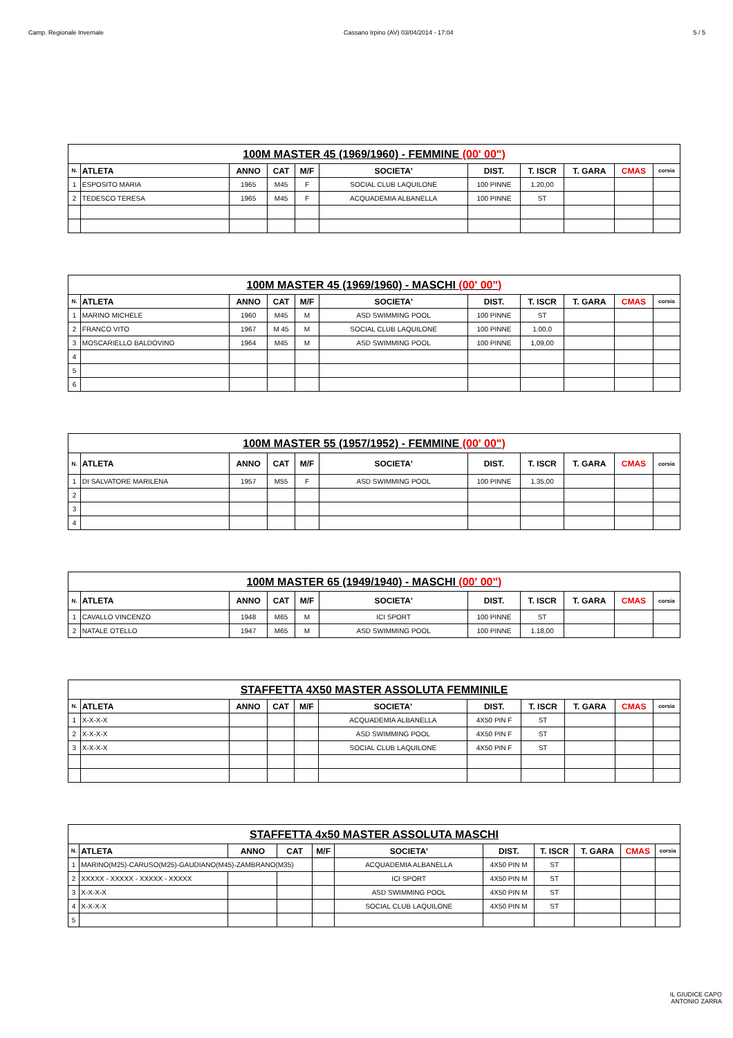Camp. Regionale Invernale Cassano Irpino (AV) 03/04/2014 - 17:04 5 / 5
| 100M MASTER 45 (1969/1960) - FEMMINE (00' 00") | | | | | | | | | | |
| --- | --- | --- | --- | --- | --- | --- | --- | --- | --- | --- |
| N. | ATLETA | ANNO | CAT | M/F | SOCIETA' | DIST. | T. ISCR | T. GARA | CMAS | corsia |
| 1 | ESPOSITO MARIA | 1965 | M45 | F | SOCIAL CLUB LAQUILONE | 100 PINNE | 1.20,00 | | | |
| 2 | TEDESCO TERESA | 1965 | M45 | F | ACQUADEMIA ALBANELLA | 100 PINNE | ST | | | |
| 100M MASTER 45 (1969/1960) - MASCHI (00' 00") | | | | | | | | | | |
| --- | --- | --- | --- | --- | --- | --- | --- | --- | --- | --- |
| N. | ATLETA | ANNO | CAT | M/F | SOCIETA' | DIST. | T. ISCR | T. GARA | CMAS | corsia |
| 1 | MARINO MICHELE | 1960 | M45 | M | ASD SWIMMING POOL | 100 PINNE | ST | | | |
| 2 | FRANCO VITO | 1967 | M 45 | M | SOCIAL CLUB LAQUILONE | 100 PINNE | 1.00,0 | | | |
| 3 | MOSCARIELLO BALDOVINO | 1964 | M45 | M | ASD SWIMMING POOL | 100 PINNE | 1,09,00 | | | |
| 4 | | | | | | | | | | |
| 5 | | | | | | | | | | |
| 6 | | | | | | | | | | |
| 100M MASTER 55 (1957/1952) - FEMMINE (00' 00") | | | | | | | | | | |
| --- | --- | --- | --- | --- | --- | --- | --- | --- | --- | --- |
| N. | ATLETA | ANNO | CAT | M/F | SOCIETA' | DIST. | T. ISCR | T. GARA | CMAS | corsia |
| 1 | DI SALVATORE MARILENA | 1957 | M55 | F | ASD SWIMMING POOL | 100 PINNE | 1.35,00 | | | |
| 2 | | | | | | | | | | |
| 3 | | | | | | | | | | |
| 4 | | | | | | | | | | |
| 100M MASTER 65 (1949/1940) - MASCHI (00' 00") | | | | | | | | | | |
| --- | --- | --- | --- | --- | --- | --- | --- | --- | --- | --- |
| N. | ATLETA | ANNO | CAT | M/F | SOCIETA' | DIST. | T. ISCR | T. GARA | CMAS | corsia |
| 1 | CAVALLO VINCENZO | 1948 | M65 | M | ICI SPORT | 100 PINNE | ST | | | |
| 2 | NATALE OTELLO | 1947 | M65 | M | ASD SWIMMING POOL | 100 PINNE | 1.18,00 | | | |
| STAFFETTA 4X50 MASTER ASSOLUTA FEMMINILE | | | | | | | | | | |
| --- | --- | --- | --- | --- | --- | --- | --- | --- | --- | --- |
| N. | ATLETA | ANNO | CAT | M/F | SOCIETA' | DIST. | T. ISCR | T. GARA | CMAS | corsia |
| 1 | X-X-X-X | | | | ACQUADEMIA ALBANELLA | 4X50 PIN F | ST | | | |
| 2 | X-X-X-X | | | | ASD SWIMMING POOL | 4X50 PIN F | ST | | | |
| 3 | X-X-X-X | | | | SOCIAL CLUB LAQUILONE | 4X50 PIN F | ST | | | |
| STAFFETTA 4x50 MASTER ASSOLUTA MASCHI | | | | | | | | | | |
| --- | --- | --- | --- | --- | --- | --- | --- | --- | --- | --- |
| N. | ATLETA | ANNO | CAT | M/F | SOCIETA' | DIST. | T. ISCR | T. GARA | CMAS | corsia |
| 1 | MARINO(M25)-CARUSO(M25)-GAUDIANO(M45)-ZAMBRANO(M35) | | | | ACQUADEMIA ALBANELLA | 4X50 PIN M | ST | | | |
| 2 | XXXXX - XXXXX - XXXXX - XXXXX | | | | ICI SPORT | 4X50 PIN M | ST | | | |
| 3 | X-X-X-X | | | | ASD SWIMMING POOL | 4X50 PIN M | ST | | | |
| 4 | X-X-X-X | | | | SOCIAL CLUB LAQUILONE | 4X50 PIN M | ST | | | |
| 5 | | | | | | | | | | |
IL GIUDICE CAPO
ANTONIO ZARRA